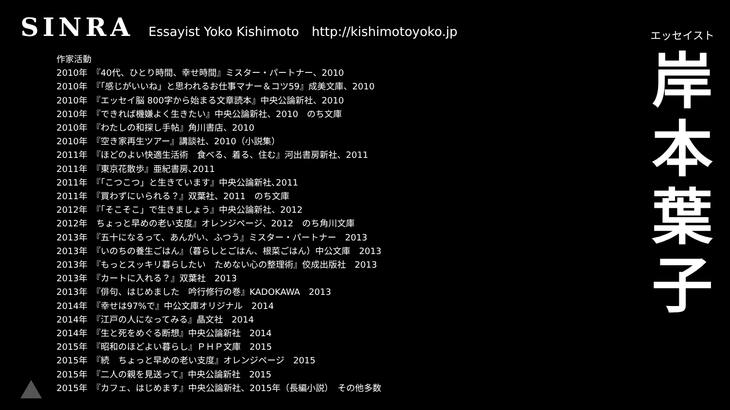SINRA Essayist Yoko Kishimoto　http://kishimotoyoko.jp
作家活動
2010年　『40代、ひとり時間、幸せ時間』ミスター・パートナー、2010
2010年　『「感じがいいね」と思われるお仕事マナー＆コツ59』成美文庫、2010
2010年　『エッセイ脳 800字から始まる文章読本』中央公論新社、2010
2010年　『できれば機嫌よく生きたい』中央公論新社、2010　のち文庫
2010年　『わたしの和探し手帖』角川書店、2010
2010年　『空き家再生ツアー』講談社、2010（小説集）
2011年　『ほどのよい快適生活術　食べる、着る、住む』河出書房新社、2011
2011年　『東京花散歩』亜紀書房､2011
2011年　『「こつこつ」と生きています』中央公論新社､2011
2011年　『買わずにいられる？』双葉社、2011　のち文庫
2012年　『「そこそこ」で生きましょう』中央公論新社、2012
2012年　ちょっと早めの老い支度』オレンジページ、2012　のち角川文庫
2013年　『五十になるって、あんがい、ふつう』ミスター・パートナー　2013
2013年　『いのちの養生ごはん』（暮らしとごはん、根菜ごはん）中公文庫　2013
2013年　『もっとスッキリ暮らしたい　ためない心の整理術』佼成出版社　2013
2013年　『カートに入れる？』双葉社　2013
2013年　『俳句、はじめました　吟行修行の巻』KADOKAWA　2013
2014年　『幸せは97%で』中公文庫オリジナル　2014
2014年　『江戸の人になってみる』晶文社　2014
2014年　『生と死をめぐる断想』中央公論新社　2014
2015年　『昭和のほどよい暮らし』ＰＨＰ文庫　2015
2015年　『続　ちょっと早めの老い支度』オレンジページ　2015
2015年　『二人の親を見送って』中央公論新社　2015
2015年　『カフェ、はじめます』中央公論新社、2015年（長編小説）　その他多数
エッセイスト
岸
本
葉
子